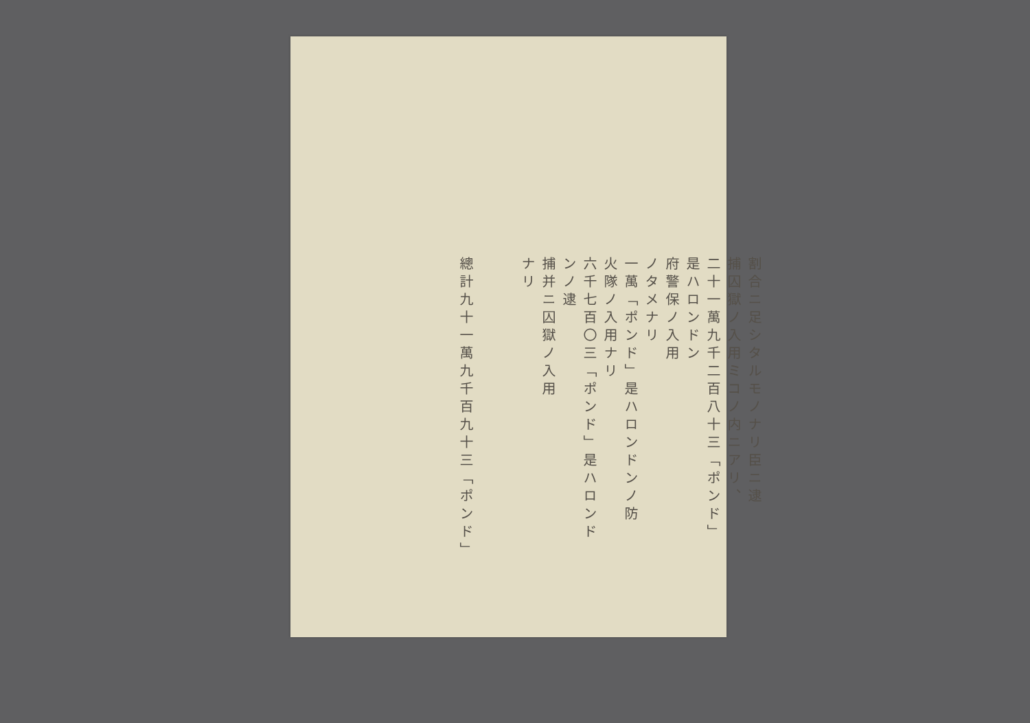割合ニ足シタルモノナリ臣ニ逮
捕囚獄ノ入用ミコノ内ニアリ、
二十一萬九千二百八十三「ポンド」是ハロンドン
府警保ノ入用
ノタメナリ
一萬「ポンド」是ハロンドンノ防
火隊ノ入用ナリ
六千七百〇三「ポンド」是ハロンドンノ逮
捕并ニ囚獄ノ入用
ナリ
總計九十一萬九千百九十三「ポンド」